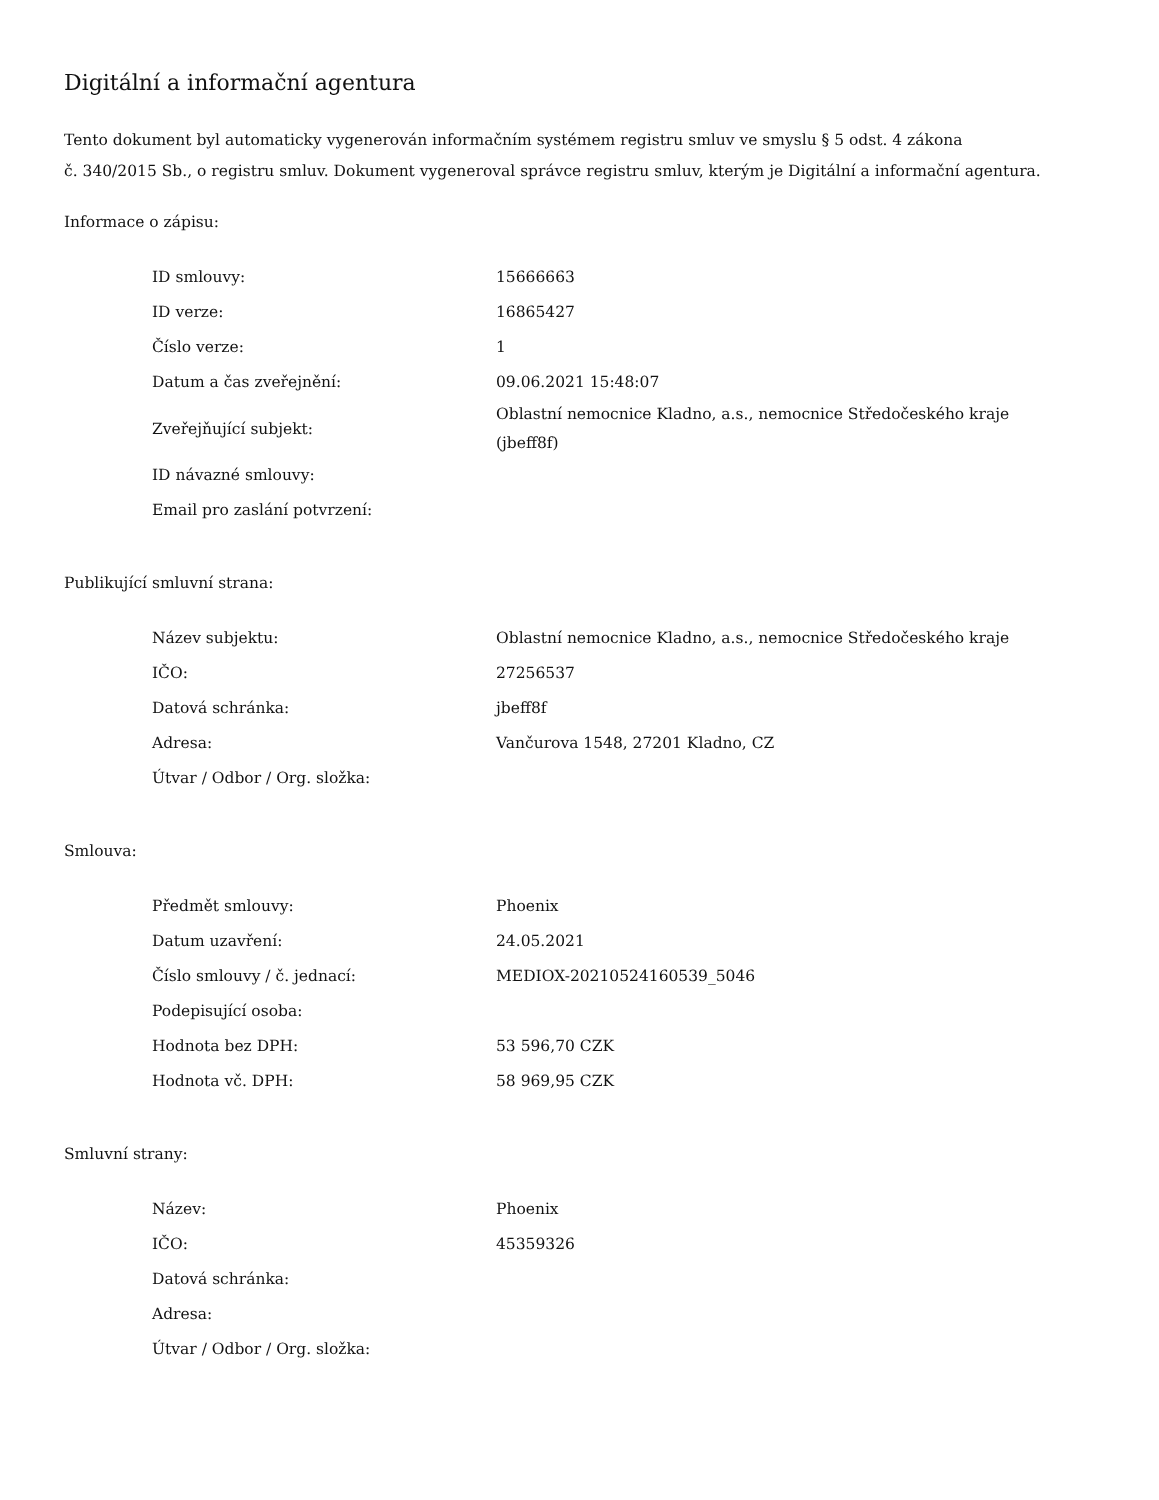Digitální a informační agentura
Tento dokument byl automaticky vygenerován informačním systémem registru smluv ve smyslu § 5 odst. 4 zákona
č. 340/2015 Sb., o registru smluv. Dokument vygeneroval správce registru smluv, kterým je Digitální a informační agentura.
Informace o zápisu:
| ID smlouvy: | 15666663 |
| ID verze: | 16865427 |
| Číslo verze: | 1 |
| Datum a čas zveřejnění: | 09.06.2021 15:48:07 |
| Zveřejňující subjekt: | Oblastní nemocnice Kladno, a.s., nemocnice Středočeského kraje (jbeff8f) |
| ID návazné smlouvy: | |
| Email pro zaslání potvrzení: | |
Publikující smluvní strana:
| Název subjektu: | Oblastní nemocnice Kladno, a.s., nemocnice Středočeského kraje |
| IČO: | 27256537 |
| Datová schránka: | jbeff8f |
| Adresa: | Vančurova 1548, 27201 Kladno, CZ |
| Útvar / Odbor / Org. složka: | |
Smlouva:
| Předmět smlouvy: | Phoenix |
| Datum uzavření: | 24.05.2021 |
| Číslo smlouvy / č. jednací: | MEDIOX-20210524160539_5046 |
| Podepisující osoba: | |
| Hodnota bez DPH: | 53 596,70 CZK |
| Hodnota vč. DPH: | 58 969,95 CZK |
Smluvní strany:
| Název: | Phoenix |
| IČO: | 45359326 |
| Datová schránka: | |
| Adresa: | |
| Útvar / Odbor / Org. složka: | |